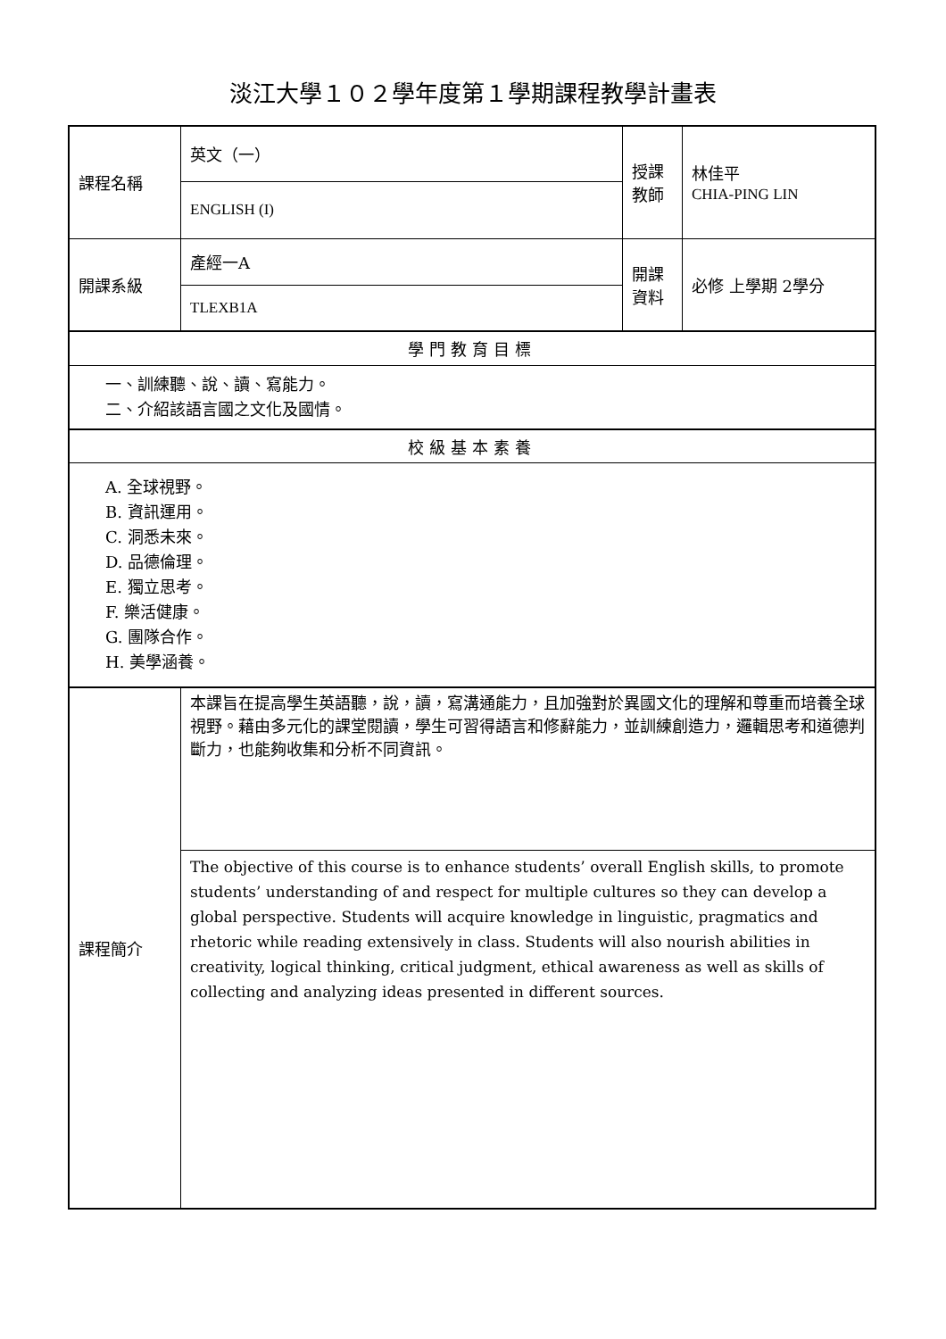淡江大學１０２學年度第１學期課程教學計畫表
| 課程名稱 | 英文（一） | 授課 教師 | 林佳平 CHIA-PING LIN |
| | ENGLISH (I) | | |
| 開課系級 | 產經一A | 開課 資料 | 必修 上學期 2學分 |
| | TLEXB1A | | |
| 學門教育目標 | | | |
| 一、訓練聽、說、讀、寫能力。 二、介紹該語言國之文化及國情。 | | | |
| 校級基本素養 | | | |
| A. 全球視野。 B. 資訊運用。 C. 洞悉未來。 D. 品德倫理。 E. 獨立思考。 F. 樂活健康。 G. 團隊合作。 H. 美學涵養。 | | | |
| 課程簡介 | 本課旨在提高學生英語聽，說，讀，寫溝通能力，且加強對於異國文化的理解和尊重而培養全球視野。藉由多元化的課堂閱讀，學生可習得語言和修辭能力，並訓練創造力，邏輯思考和道德判斷力，也能夠收集和分析不同資訊。 | | |
| | The objective of this course is to enhance students’ overall English skills, to promote students’ understanding of and respect for multiple cultures so they can develop a global perspective. Students will acquire knowledge in linguistic, pragmatics and rhetoric while reading extensively in class. Students will also nourish abilities in creativity, logical thinking, critical judgment, ethical awareness as well as skills of collecting and analyzing ideas presented in different sources. | | |